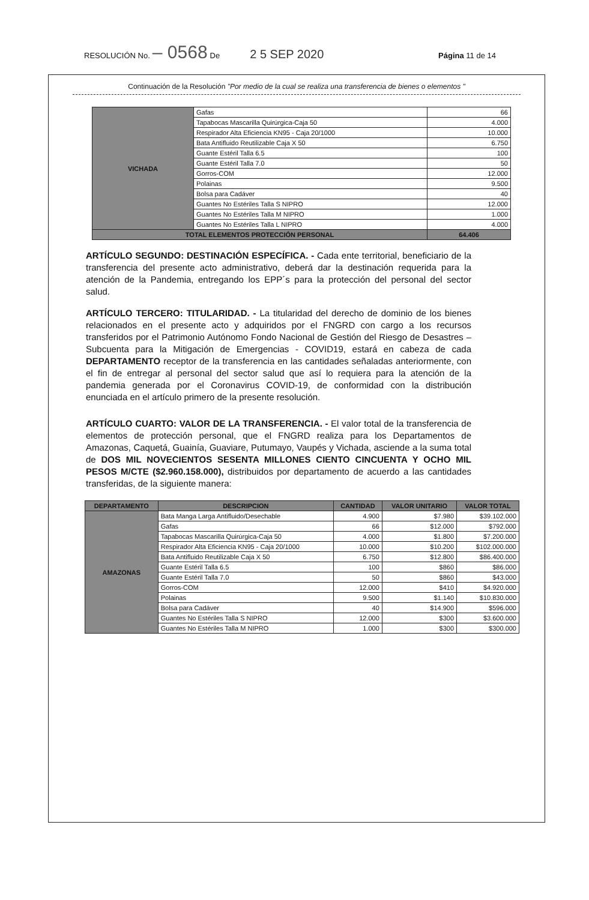RESOLUCIÓN No. – 0568 De 2 5 SEP 2020 Página 11 de 14
Continuación de la Resolución "Por medio de la cual se realiza una transferencia de bienes o elementos "
| VICHADA | Gafas | 66 |
| | Tapabocas Mascarilla Quirúrgica-Caja 50 | 4.000 |
| | Respirador Alta Eficiencia KN95 - Caja 20/1000 | 10.000 |
| | Bata Antifluido Reutilizable Caja X 50 | 6.750 |
| | Guante Estéril Talla 6.5 | 100 |
| | Guante Estéril Talla 7.0 | 50 |
| | Gorros-COM | 12.000 |
| | Polainas | 9.500 |
| | Bolsa para Cadáver | 40 |
| | Guantes No Estériles Talla S NIPRO | 12.000 |
| | Guantes No Estériles Talla M NIPRO | 1.000 |
| | Guantes No Estériles Talla L NIPRO | 4.000 |
| TOTAL ELEMENTOS PROTECCIÓN PERSONAL | | 64.406 |
ARTÍCULO SEGUNDO: DESTINACIÓN ESPECÍFICA. - Cada ente territorial, beneficiario de la transferencia del presente acto administrativo, deberá dar la destinación requerida para la atención de la Pandemia, entregando los EPP´s para la protección del personal del sector salud.
ARTÍCULO TERCERO: TITULARIDAD. - La titularidad del derecho de dominio de los bienes relacionados en el presente acto y adquiridos por el FNGRD con cargo a los recursos transferidos por el Patrimonio Autónomo Fondo Nacional de Gestión del Riesgo de Desastres – Subcuenta para la Mitigación de Emergencias - COVID19, estará en cabeza de cada DEPARTAMENTO receptor de la transferencia en las cantidades señaladas anteriormente, con el fin de entregar al personal del sector salud que así lo requiera para la atención de la pandemia generada por el Coronavirus COVID-19, de conformidad con la distribución enunciada en el artículo primero de la presente resolución.
ARTÍCULO CUARTO: VALOR DE LA TRANSFERENCIA. - El valor total de la transferencia de elementos de protección personal, que el FNGRD realiza para los Departamentos de Amazonas, Caquetá, Guainía, Guaviare, Putumayo, Vaupés y Vichada, asciende a la suma total de DOS MIL NOVECIENTOS SESENTA MILLONES CIENTO CINCUENTA Y OCHO MIL PESOS M/CTE ($2.960.158.000), distribuidos por departamento de acuerdo a las cantidades transferidas, de la siguiente manera:
| DEPARTAMENTO | DESCRIPCION | CANTIDAD | VALOR UNITARIO | VALOR TOTAL |
| --- | --- | --- | --- | --- |
| AMAZONAS | Bata Manga Larga Antifluido/Desechable | 4.900 | $7.980 | $39.102.000 |
| | Gafas | 66 | $12.000 | $792.000 |
| | Tapabocas Mascarilla Quirúrgica-Caja 50 | 4.000 | $1.800 | $7.200.000 |
| | Respirador Alta Eficiencia KN95 - Caja 20/1000 | 10.000 | $10.200 | $102.000.000 |
| | Bata Antifluido Reutilizable Caja X 50 | 6.750 | $12.800 | $86.400.000 |
| | Guante Estéril Talla 6.5 | 100 | $860 | $86.000 |
| | Guante Estéril Talla 7.0 | 50 | $860 | $43.000 |
| | Gorros-COM | 12.000 | $410 | $4.920.000 |
| | Polainas | 9.500 | $1.140 | $10.830.000 |
| | Bolsa para Cadáver | 40 | $14.900 | $596.000 |
| | Guantes No Estériles Talla S NIPRO | 12.000 | $300 | $3.600.000 |
| | Guantes No Estériles Talla M NIPRO | 1.000 | $300 | $300.000 |